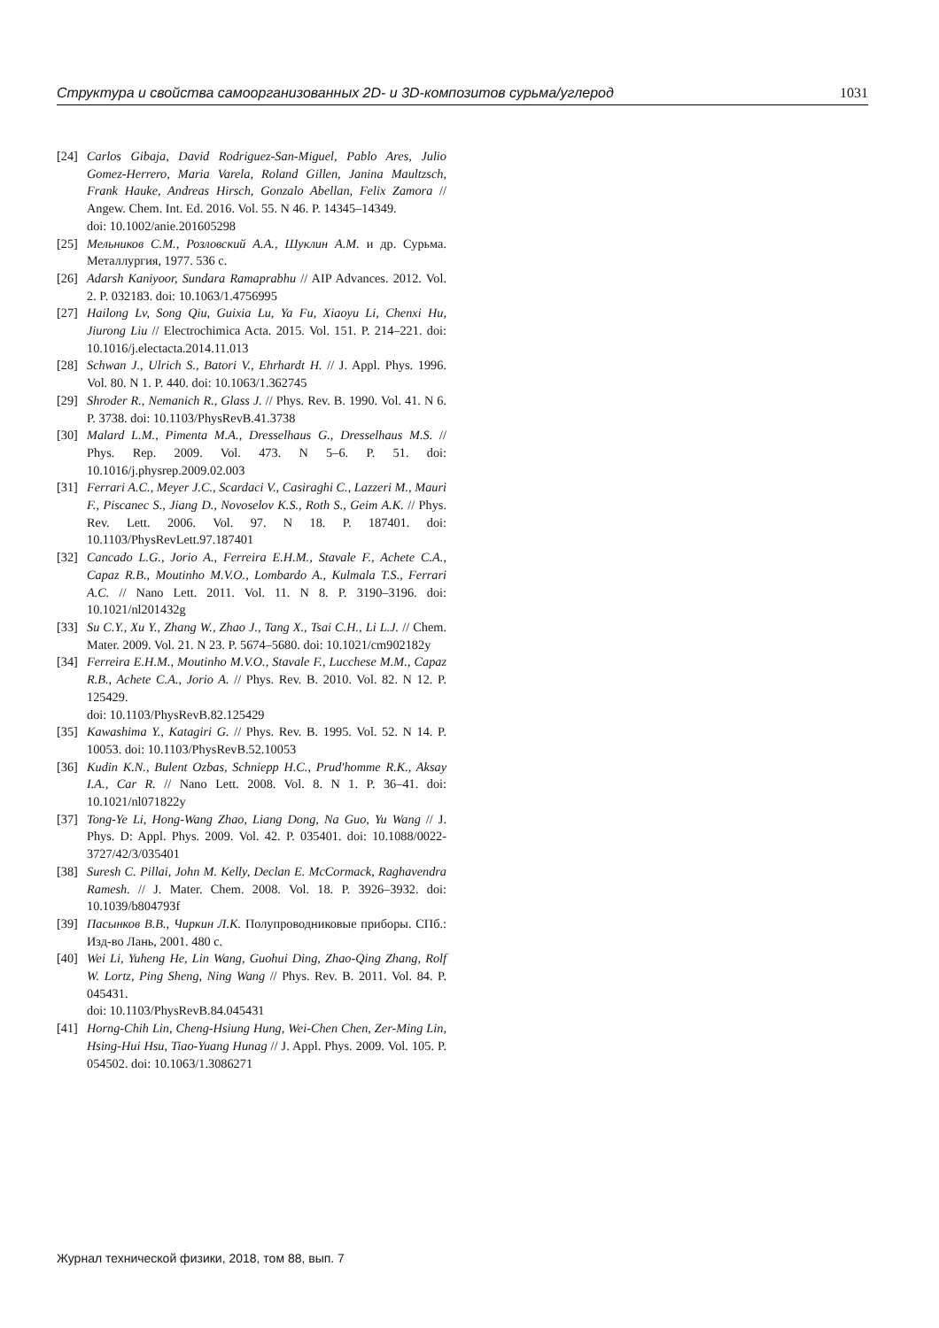Структура и свойства самоорганизованных 2D- и 3D-композитов сурьма/углерод 1031
[24] Carlos Gibaja, David Rodriguez-San-Miguel, Pablo Ares, Julio Gomez-Herrero, Maria Varela, Roland Gillen, Janina Maultzsch, Frank Hauke, Andreas Hirsch, Gonzalo Abellan, Felix Zamora // Angew. Chem. Int. Ed. 2016. Vol. 55. N 46. P. 14345–14349.
doi: 10.1002/anie.201605298
[25] Мельников С.М., Розловский А.А., Шуклин А.М. и др. Сурьма. Металлургия, 1977. 536 с.
[26] Adarsh Kaniyoor, Sundara Ramaprabhu // AIP Advances. 2012. Vol. 2. P. 032183. doi: 10.1063/1.4756995
[27] Hailong Lv, Song Qiu, Guixia Lu, Ya Fu, Xiaoyu Li, Chenxi Hu, Jiurong Liu // Electrochimica Acta. 2015. Vol. 151. P. 214–221. doi: 10.1016/j.electacta.2014.11.013
[28] Schwan J., Ulrich S., Batori V., Ehrhardt H. // J. Appl. Phys. 1996. Vol. 80. N 1. P. 440. doi: 10.1063/1.362745
[29] Shroder R., Nemanich R., Glass J. // Phys. Rev. B. 1990. Vol. 41. N 6. P. 3738. doi: 10.1103/PhysRevB.41.3738
[30] Malard L.M., Pimenta M.A., Dresselhaus G., Dresselhaus M.S. // Phys. Rep. 2009. Vol. 473. N 5–6. P. 51. doi: 10.1016/j.physrep.2009.02.003
[31] Ferrari A.C., Meyer J.C., Scardaci V., Casiraghi C., Lazzeri M., Mauri F., Piscanec S., Jiang D., Novoselov K.S., Roth S., Geim A.K. // Phys. Rev. Lett. 2006. Vol. 97. N 18. P. 187401. doi: 10.1103/PhysRevLett.97.187401
[32] Cancado L.G., Jorio A., Ferreira E.H.M., Stavale F., Achete C.A., Capaz R.B., Moutinho M.V.O., Lombardo A., Kulmala T.S., Ferrari A.C. // Nano Lett. 2011. Vol. 11. N 8. P. 3190–3196. doi: 10.1021/nl201432g
[33] Su C.Y., Xu Y., Zhang W., Zhao J., Tang X., Tsai C.H., Li L.J. // Chem. Mater. 2009. Vol. 21. N 23. P. 5674–5680. doi: 10.1021/cm902182y
[34] Ferreira E.H.M., Moutinho M.V.O., Stavale F., Lucchese M.M., Capaz R.B., Achete C.A., Jorio A. // Phys. Rev. B. 2010. Vol. 82. N 12. P. 125429.
doi: 10.1103/PhysRevB.82.125429
[35] Kawashima Y., Katagiri G. // Phys. Rev. B. 1995. Vol. 52. N 14. P. 10053. doi: 10.1103/PhysRevB.52.10053
[36] Kudin K.N., Bulent Ozbas, Schniepp H.C., Prud'homme R.K., Aksay I.A., Car R. // Nano Lett. 2008. Vol. 8. N 1. P. 36–41. doi: 10.1021/nl071822y
[37] Tong-Ye Li, Hong-Wang Zhao, Liang Dong, Na Guo, Yu Wang // J. Phys. D: Appl. Phys. 2009. Vol. 42. P. 035401. doi: 10.1088/0022-3727/42/3/035401
[38] Suresh C. Pillai, John M. Kelly, Declan E. McCormack, Raghavendra Ramesh. // J. Mater. Chem. 2008. Vol. 18. P. 3926–3932. doi: 10.1039/b804793f
[39] Пасынков В.В., Чиркин Л.К. Полупроводниковые приборы. СПб.: Изд-во Лань, 2001. 480 с.
[40] Wei Li, Yuheng He, Lin Wang, Guohui Ding, Zhao-Qing Zhang, Rolf W. Lortz, Ping Sheng, Ning Wang // Phys. Rev. B. 2011. Vol. 84. P. 045431.
doi: 10.1103/PhysRevB.84.045431
[41] Horng-Chih Lin, Cheng-Hsiung Hung, Wei-Chen Chen, Zer-Ming Lin, Hsing-Hui Hsu, Tiao-Yuang Hunag // J. Appl. Phys. 2009. Vol. 105. P. 054502. doi: 10.1063/1.3086271
Журнал технической физики, 2018, том 88, вып. 7